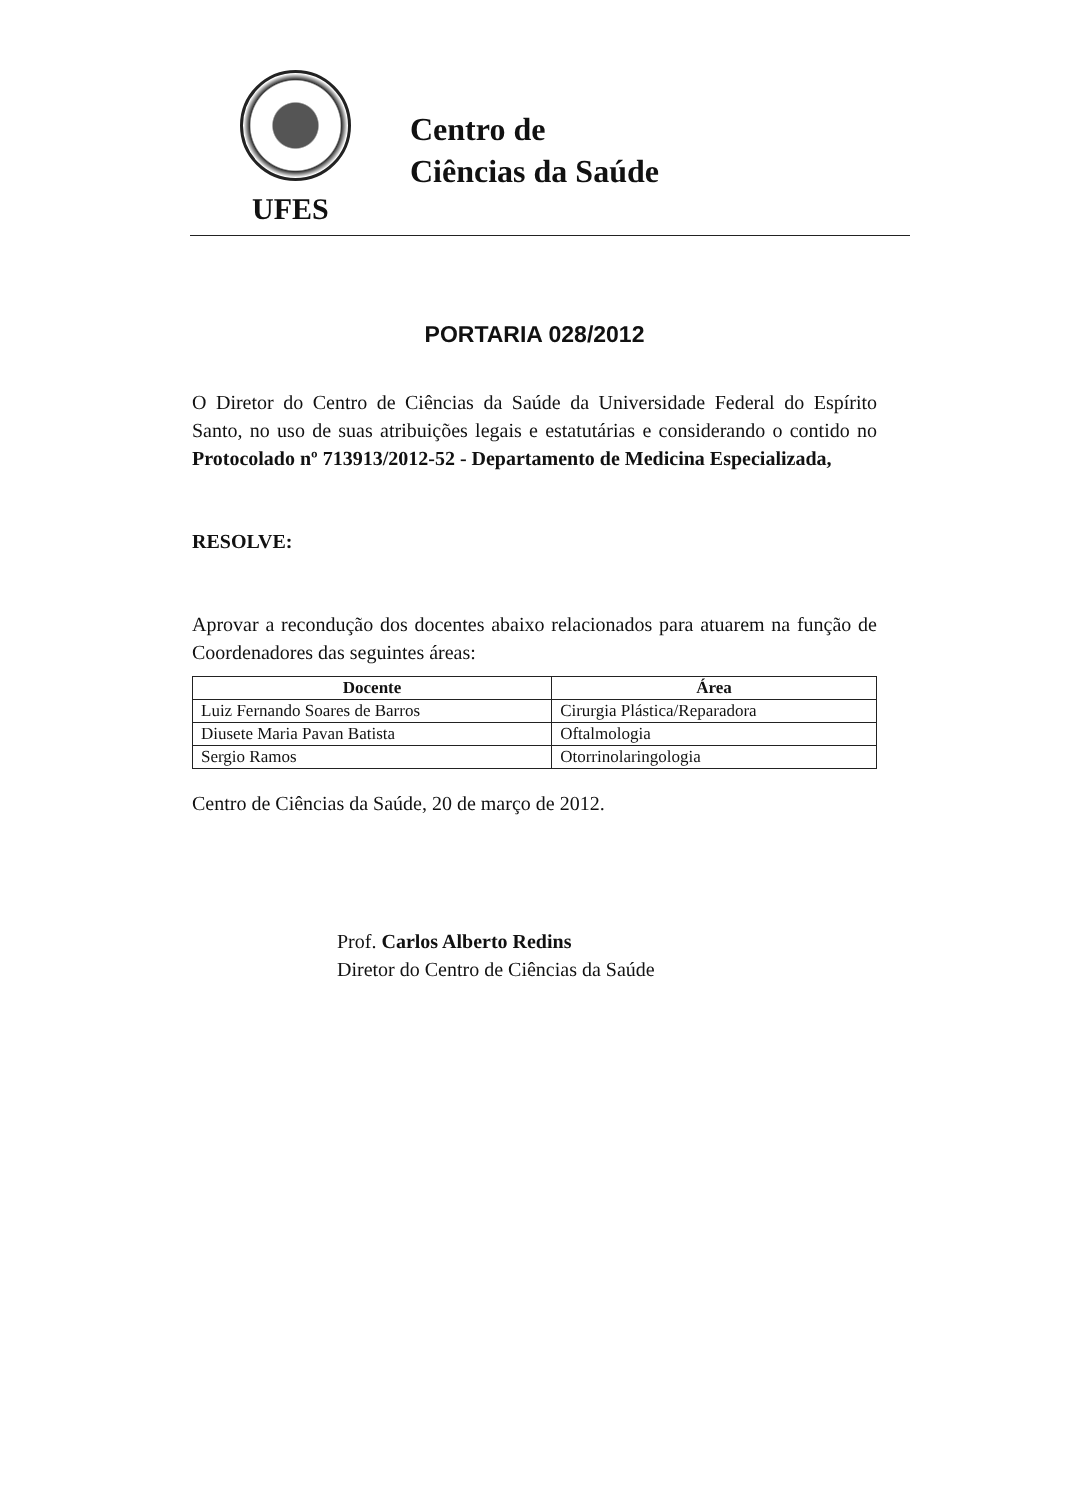Centro de
Ciências da Saúde
UFES
PORTARIA 028/2012
O Diretor do Centro de Ciências da Saúde da Universidade Federal do Espírito Santo, no uso de suas atribuições legais e estatutárias e considerando o contido no Protocolado nº 713913/2012-52 - Departamento de Medicina Especializada,
RESOLVE:
Aprovar a recondução dos docentes abaixo relacionados para atuarem na função de Coordenadores das seguintes áreas:
| Docente | Área |
| --- | --- |
| Luiz Fernando Soares de Barros | Cirurgia Plástica/Reparadora |
| Diusete Maria Pavan Batista | Oftalmologia |
| Sergio Ramos | Otorrinolaringologia |
Centro de Ciências da Saúde, 20 de março de 2012.
Prof. Carlos Alberto Redins
Diretor do Centro de Ciências da Saúde